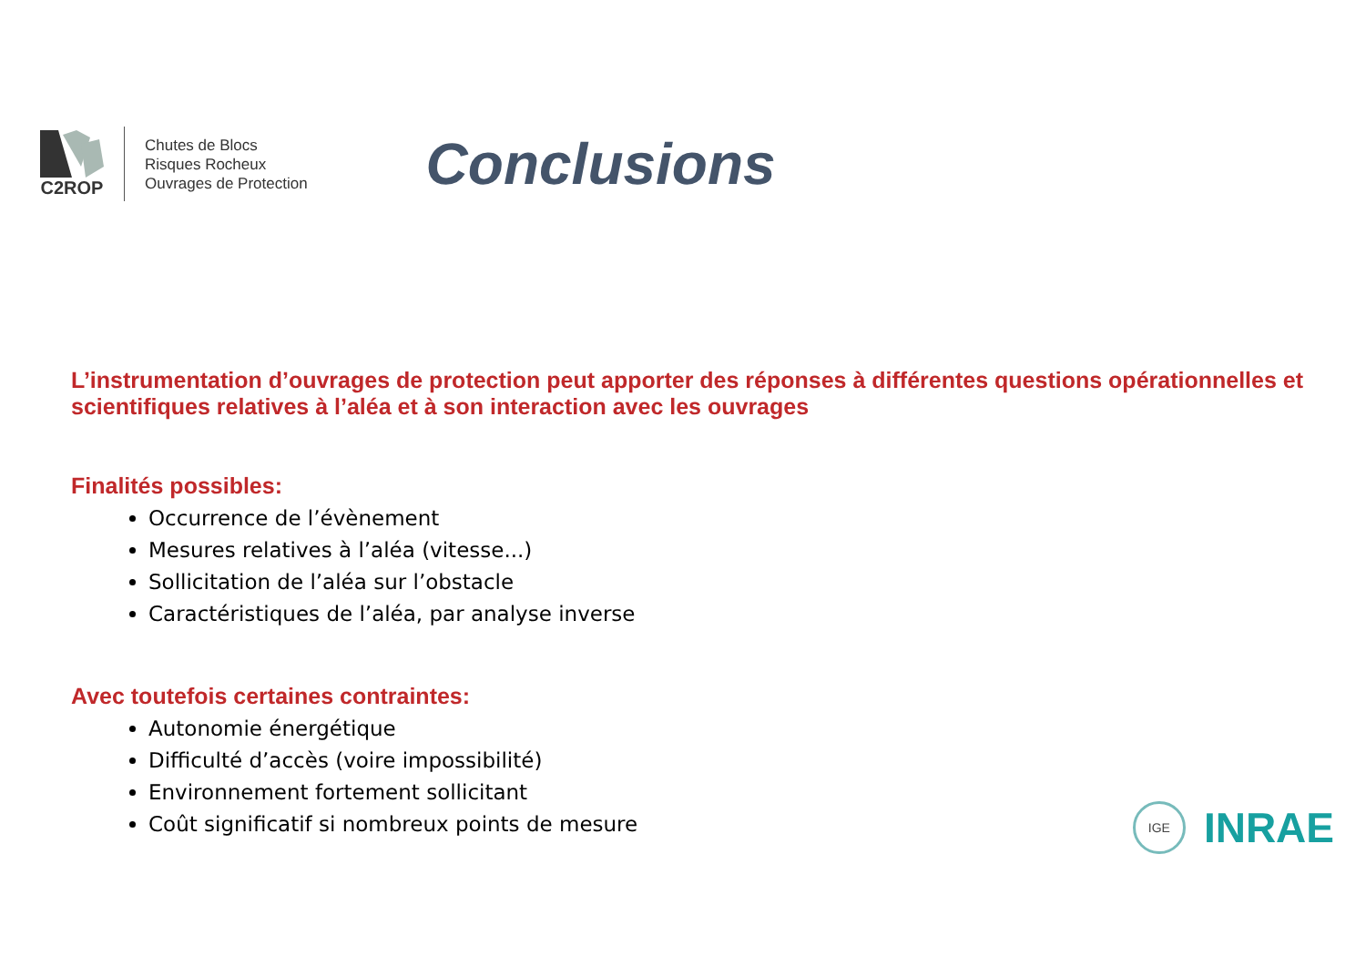C2ROP
Chutes de Blocs
Risques Rocheux
Ouvrages de Protection
Conclusions
L’instrumentation d’ouvrages de protection peut apporter des réponses à différentes questions opérationnelles et scientifiques relatives à l’aléa et à son interaction avec les ouvrages
Finalités possibles:
Occurrence de l’évènement
Mesures relatives à l’aléa (vitesse...)
Sollicitation de l’aléa sur l’obstacle
Caractéristiques de l’aléa, par analyse inverse
Avec toutefois certaines contraintes:
Autonomie énergétique
Difficulté d’accès (voire impossibilité)
Environnement fortement sollicitant
Coût significatif si nombreux points de mesure
IGE
INRAE